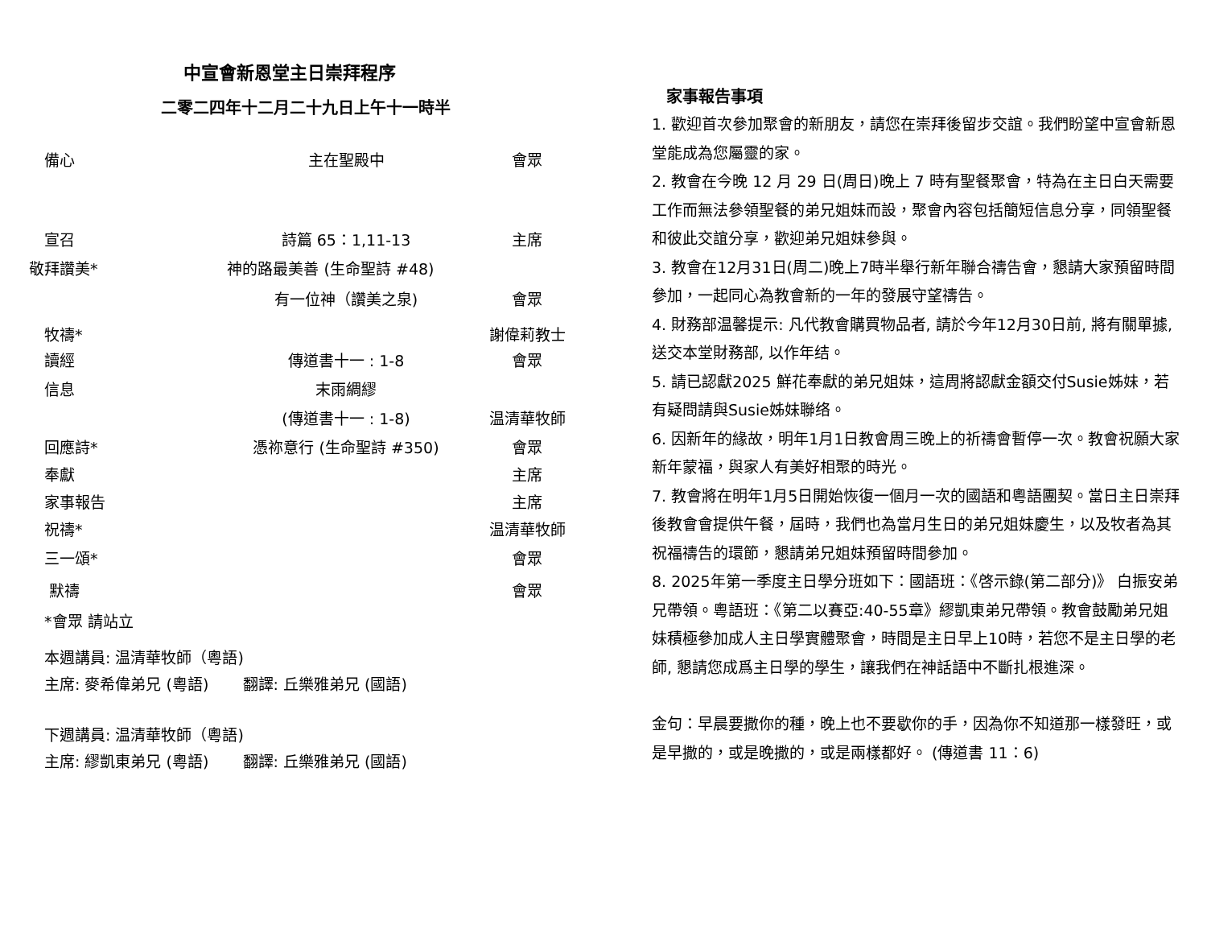中宣會新恩堂主日崇拜程序
二零二四年十二月二十九日上午十一時半
備心 主在聖殿中 會眾
宣召 詩篇 65：1,11-13 主席
敬拜讚美* 神的路最美善 (生命聖詩 #48)
有一位神（讚美之泉) 會眾
牧禱* 謝偉莉教士
讀經 傳道書十一 : 1-8 會眾
信息 末雨綢繆
(傳道書十一 : 1-8) 温清華牧師
回應詩* 憑祢意行 (生命聖詩 #350) 會眾
奉獻 主席
家事報告 主席
祝禱* 温清華牧師
三一頌* 會眾
默禱 會眾
*會眾 請站立
本週講員: 温清華牧師（粵語)
主席: 麥希偉弟兄 (粵語) 翻譯: 丘樂雅弟兄 (國語)
下週講員: 温清華牧師（粵語)
主席: 繆凱東弟兄 (粵語) 翻譯: 丘樂雅弟兄 (國語)
家事報告事項
1. 歡迎首次參加聚會的新朋友，請您在崇拜後留步交誼。我們盼望中宣會新恩堂能成為您屬靈的家。
2. 教會在今晚 12 月 29 日(周日)晚上 7 時有聖餐聚會，特為在主日白天需要工作而無法參領聖餐的弟兄姐妹而設，聚會內容包括簡短信息分享，同領聖餐和彼此交誼分享，歡迎弟兄姐妹參與。
3. 教會在12月31日(周二)晚上7時半舉行新年聯合禱告會，懇請大家預留時間參加，一起同心為教會新的一年的發展守望禱告。
4. 財務部温馨提示: 凡代教會購買物品者, 請於今年12月30日前, 將有關單據, 送交本堂財務部, 以作年结。
5. 請已認獻2025 鮮花奉獻的弟兄姐妹，這周將認獻金額交付Susie姊妹，若有疑問請與Susie姊妹聯络。
6. 因新年的緣故，明年1月1日教會周三晚上的祈禱會暫停一次。教會祝願大家新年蒙福，與家人有美好相聚的時光。
7. 教會將在明年1月5日開始恢復一個月一次的國語和粵語團契。當日主日崇拜後教會會提供午餐，屆時，我們也為當月生日的弟兄姐妹慶生，以及牧者為其祝福禱告的環節，懇請弟兄姐妹預留時間參加。
8. 2025年第一季度主日學分班如下：國語班：《啓示錄(第二部分)》 白振安弟兄帶領。粵語班：《第二以賽亞:40-55章》繆凱東弟兄帶領。教會鼓勵弟兄姐妹積極參加成人主日學實體聚會，時間是主日早上10時，若您不是主日學的老師, 懇請您成爲主日學的學生，讓我們在神話語中不斷扎根進深。
金句：早晨要撒你的種，晚上也不要歇你的手，因為你不知道那一樣發旺，或是早撒的，或是晚撒的，或是兩樣都好。 (傳道書 11：6)